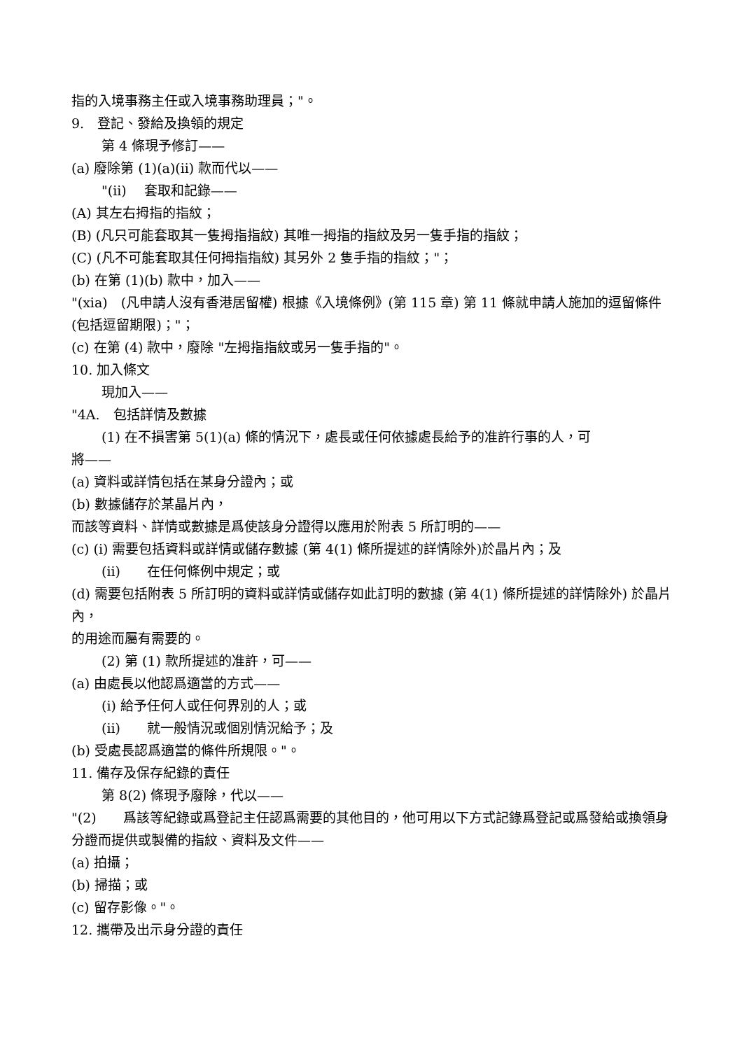指的入境事務主任或入境事務助理員；"。
9.　登記、發給及換領的規定
第 4 條現予修訂——
(a) 廢除第 (1)(a)(ii) 款而代以——
"(ii)　 套取和記錄——
(A) 其左右拇指的指紋；
(B) (凡只可能套取其一隻拇指指紋) 其唯一拇指的指紋及另一隻手指的指紋；
(C) (凡不可能套取其任何拇指指紋) 其另外 2 隻手指的指紋；"；
(b) 在第 (1)(b) 款中，加入——
"(xia)　(凡申請人沒有香港居留權) 根據《入境條例》(第 115 章) 第 11 條就申請人施加的逗留條件　(包括逗留期限)；"；
(c) 在第 (4) 款中，廢除 "左拇指指紋或另一隻手指的"。
10. 加入條文
現加入——
"4A.　包括詳情及數據
(1) 在不損害第 5(1)(a) 條的情況下，處長或任何依據處長給予的准許行事的人，可
將——
(a) 資料或詳情包括在某身分證內；或
(b) 數據儲存於某晶片內，
而該等資料、詳情或數據是爲使該身分證得以應用於附表 5 所訂明的——
(c) (i) 需要包括資料或詳情或儲存數據 (第 4(1) 條所提述的詳情除外)於晶片內；及
(ii)　　在任何條例中規定；或
(d) 需要包括附表 5 所訂明的資料或詳情或儲存如此訂明的數據 (第 4(1) 條所提述的詳情除外) 於晶片內，
的用途而屬有需要的。
(2) 第 (1) 款所提述的准許，可——
(a) 由處長以他認爲適當的方式——
(i) 給予任何人或任何界別的人；或
(ii)　　就一般情況或個別情況給予；及
(b) 受處長認爲適當的條件所規限。"。
11. 備存及保存紀錄的責任
第 8(2) 條現予廢除，代以——
"(2)　　爲該等紀錄或爲登記主任認爲需要的其他目的，他可用以下方式記錄爲登記或爲發給或換領身分證而提供或製備的指紋、資料及文件——
(a) 拍攝；
(b) 掃描；或
(c) 留存影像。"。
12. 攜帶及出示身分證的責任